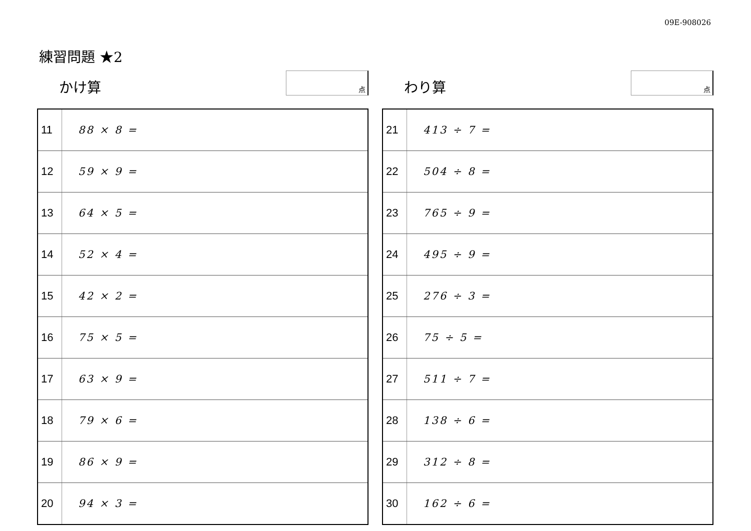09E-908026
練習問題 ★2
かけ算
点
| 11 | 88 × 8 = |
| 12 | 59 × 9 = |
| 13 | 64 × 5 = |
| 14 | 52 × 4 = |
| 15 | 42 × 2 = |
| 16 | 75 × 5 = |
| 17 | 63 × 9 = |
| 18 | 79 × 6 = |
| 19 | 86 × 9 = |
| 20 | 94 × 3 = |
わり算
点
| 21 | 413 ÷ 7 = |
| 22 | 504 ÷ 8 = |
| 23 | 765 ÷ 9 = |
| 24 | 495 ÷ 9 = |
| 25 | 276 ÷ 3 = |
| 26 | 75 ÷ 5 = |
| 27 | 511 ÷ 7 = |
| 28 | 138 ÷ 6 = |
| 29 | 312 ÷ 8 = |
| 30 | 162 ÷ 6 = |